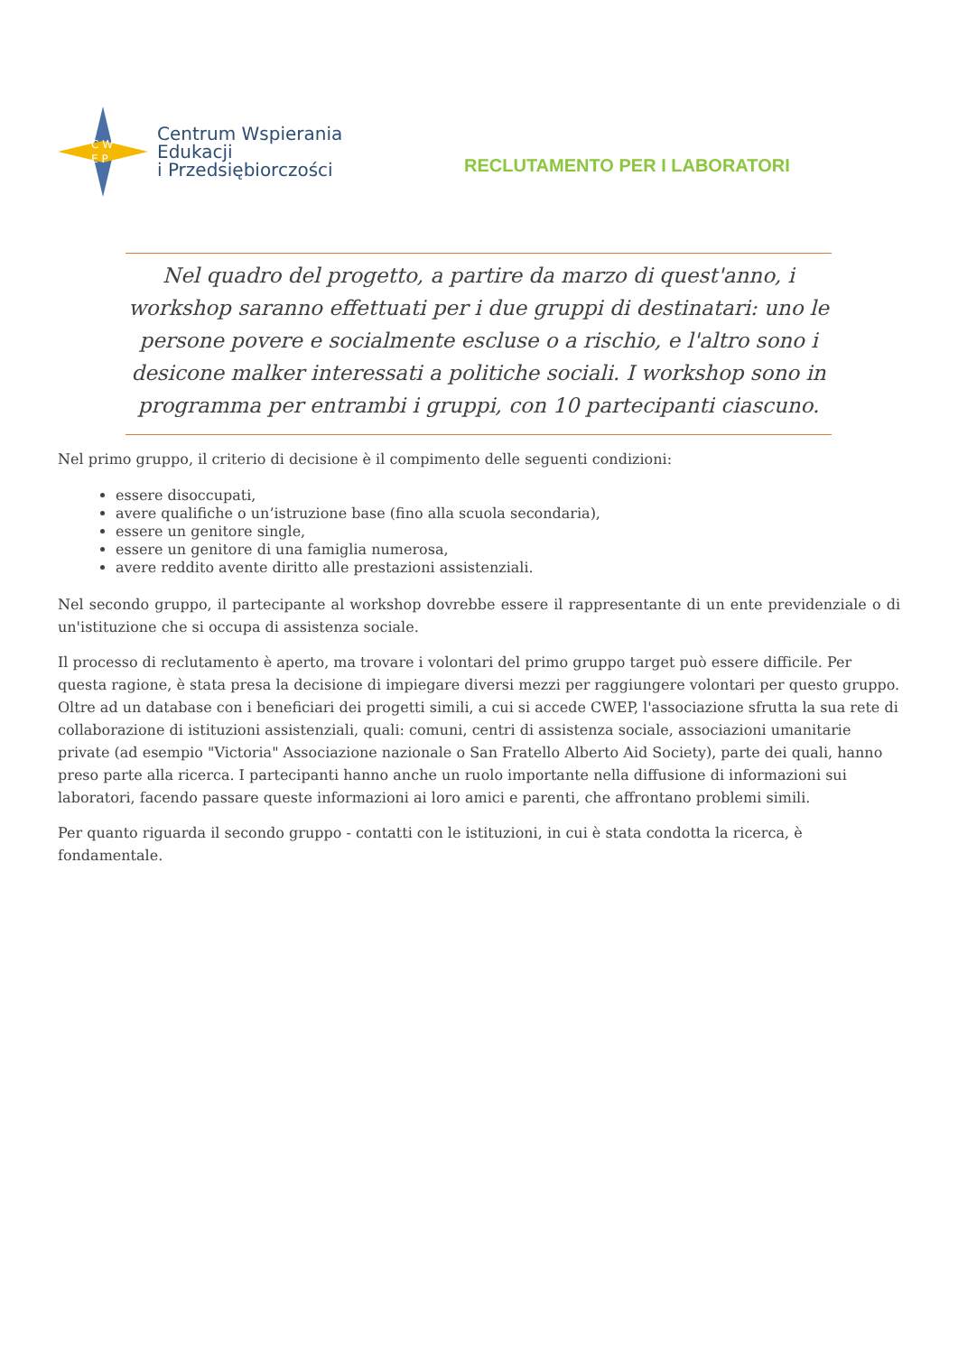C W
E P
Centrum Wspierania
Edukacji
i Przedsiębiorczości
RECLUTAMENTO PER I LABORATORI
Nel quadro del progetto, a partire da marzo di quest'anno, i workshop saranno effettuati per i due gruppi di destinatari: uno le persone povere e socialmente escluse o a rischio, e l'altro sono i desicone malker interessati a politiche sociali. I workshop sono in programma per entrambi i gruppi, con 10 partecipanti ciascuno.
Nel primo gruppo, il criterio di decisione è il compimento delle seguenti condizioni:
essere disoccupati,
avere qualifiche o un’istruzione base (fino alla scuola secondaria),
essere un genitore single,
essere un genitore di una famiglia numerosa,
avere reddito avente diritto alle prestazioni assistenziali.
Nel secondo gruppo, il partecipante al workshop dovrebbe essere il rappresentante di un ente previdenziale o di un'istituzione che si occupa di assistenza sociale.
Il processo di reclutamento è aperto, ma trovare i volontari del primo gruppo target può essere difficile. Per questa ragione, è stata presa la decisione di impiegare diversi mezzi per raggiungere volontari per questo gruppo. Oltre ad un database con i beneficiari dei progetti simili, a cui si accede CWEP, l'associazione sfrutta la sua rete di collaborazione di istituzioni assistenziali, quali: comuni, centri di assistenza sociale, associazioni umanitarie private (ad esempio "Victoria" Associazione nazionale o San Fratello Alberto Aid Society), parte dei quali, hanno preso parte alla ricerca. I partecipanti hanno anche un ruolo importante nella diffusione di informazioni sui laboratori, facendo passare queste informazioni ai loro amici e parenti, che affrontano problemi simili.
Per quanto riguarda il secondo gruppo - contatti con le istituzioni, in cui è stata condotta la ricerca, è fondamentale.